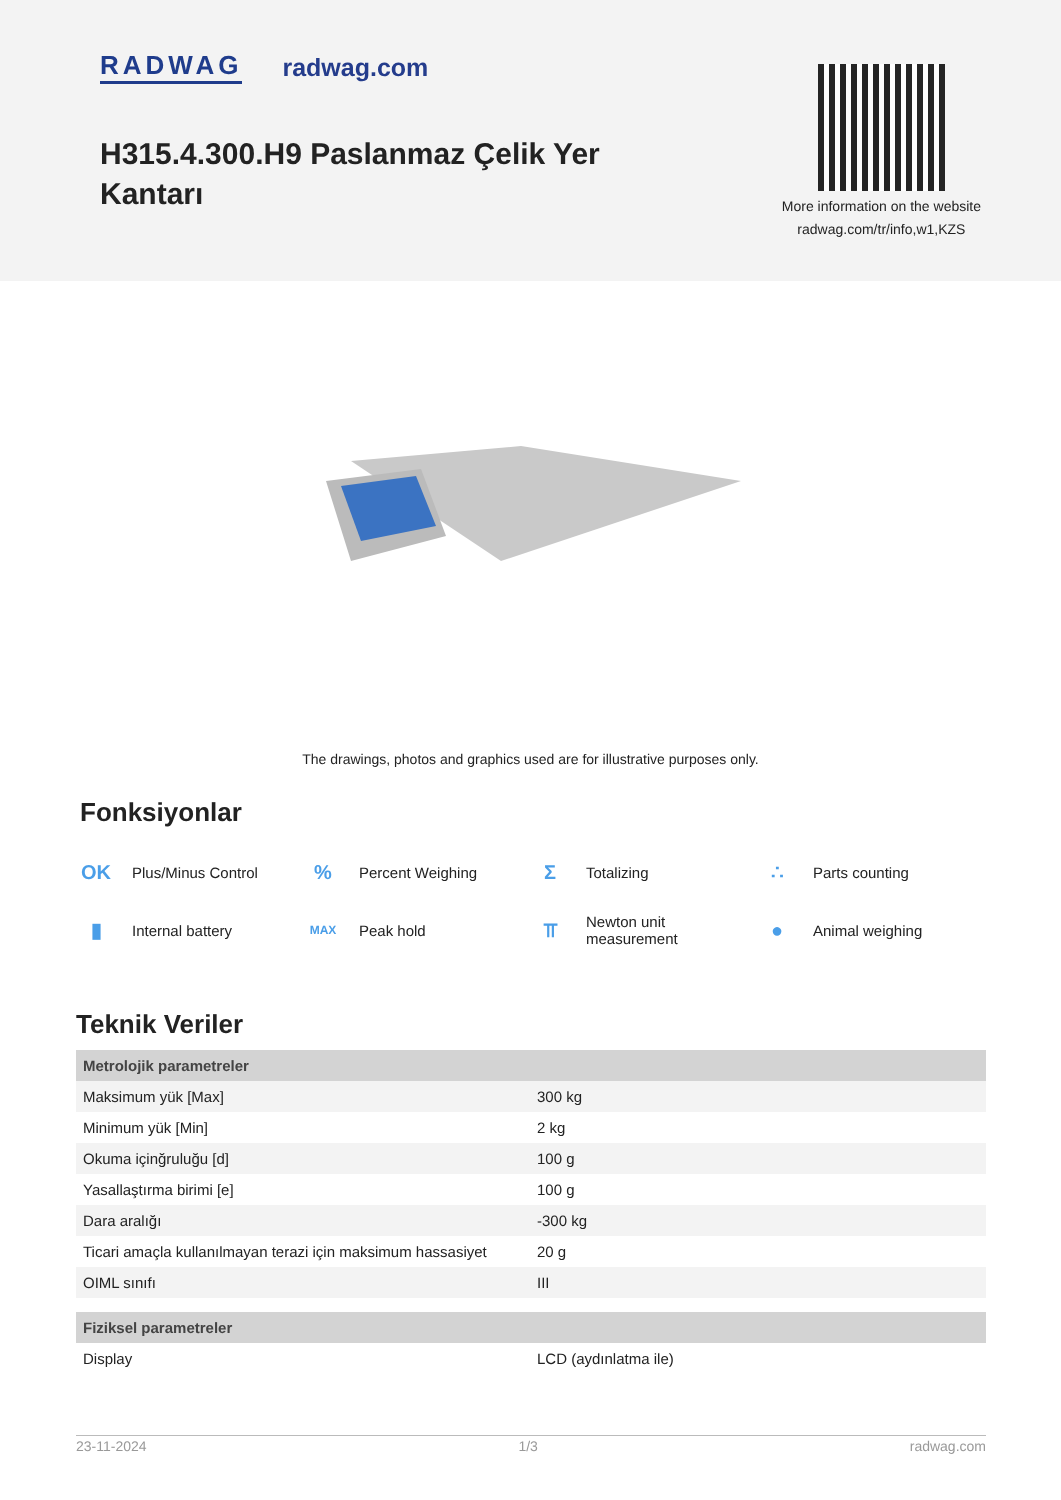RADWAG radwag.com
H315.4.300.H9 Paslanmaz Çelik Yer
Kantarı
More information on the website
radwag.com/tr/info,w1,KZS
The drawings, photos and graphics used are for illustrative purposes only.
Fonksiyonlar
OK Plus/Minus Control
% Percent Weighing
Σ Totalizing
∴ Parts counting
▮ Internal battery
MAX Peak hold
⫪ Newton unit
measurement
● Animal weighing
Teknik Veriler
| Metrolojik parametreler | |
| Maksimum yük [Max] | 300 kg |
| Minimum yük [Min] | 2 kg |
| Okuma içinğruluğu [d] | 100 g |
| Yasallaştırma birimi [e] | 100 g |
| Dara aralığı | -300 kg |
| Ticari amaçla kullanılmayan terazi için maksimum hassasiyet | 20 g |
| OIML sınıfı | III |
| Fiziksel parametreler | |
| Display | LCD (aydınlatma ile) |
23-11-2024 1/3 radwag.com